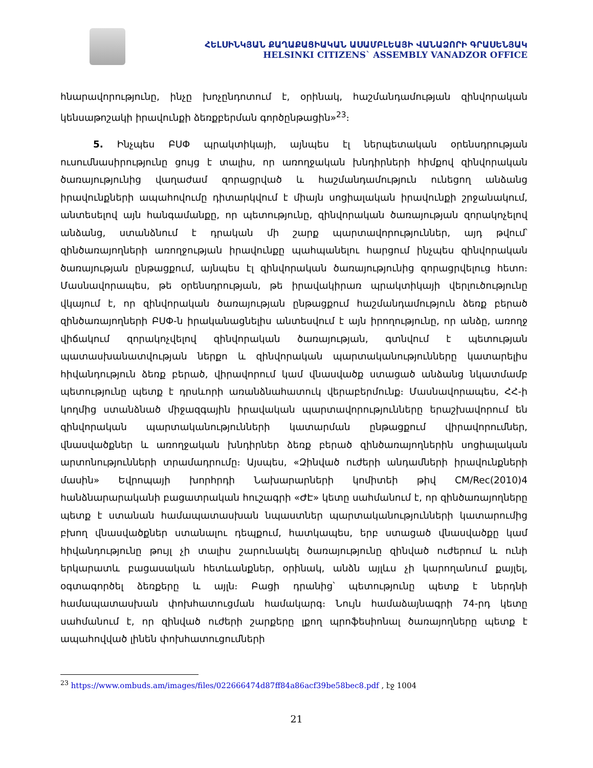ՀԵԼՍԻՆԿՅԱՆ ՔԱՂԱՔԱՑԻԱԿԱՆ ԱՍԱՄԲԼԵԱՅԻ ՎԱՆԱՁՈՐԻ ԳՐԱՍԵՆՅԱԿ
HELSINKI CITIZENS` ASSEMBLY VANADZOR OFFICE
հնարավորությունը, ինչը խոչընդոտում է, օրինակ, հաշմանդամության զինվորական կենսաթոշակի իրավունքի ձեռքբերման գործընթացին»<sup>23</sup>։
5. Ինչպես ԲՍՓ պրակտիկայի, այնպես էլ ներպետական օրենսդրության ուսումնասիրությունը ցույց է տալիս, որ առողջական խնդիրների հիմքով զինվորական ծառայությունից վաղաժամ զորացրված և հաշմանդամություն ունեցող անձանց իրավունքների ապահովումը դիտարկվում է միայն սոցիալական իրավունքի շրջանակում, անտեսելով այն հանգամանքը, որ պետությունը, զինվորական ծառայության զորակոչելով անձանց, ստանձնում է դրական մի շարք պարտավորություններ, այդ թվում՝ զինծառայողների առողջության իրավունքը պահպանելու հարցում ինչպես զինվորական ծառայության ընթացքում, այնպես էլ զինվորական ծառայությունից զորացրվելուց հետո։ Մասնավորապես, թե օրենսդրության, թե իրավակիրառ պրակտիկայի վերլուծությունը վկայում է, որ զինվորական ծառայության ընթացքում հաշմանդամություն ձեռք բերած զինծառայողների ԲՍՓ-ն իրականացնելիս անտեսվում է այն իրողությունը, որ անձը, առողջ վիճակում զորակոչվելով զինվորական ծառայության, գտնվում է պետության պատասխանատվության ներքո և զինվորական պարտականությունները կատարելիս հիվանդություն ձեռք բերած, վիրավորում կամ վնասվածք ստացած անձանց նկատմամբ պետությունը պետք է դրսևորի առանձնահատուկ վերաբերմունք։ Մասնավորապես, ՀՀ-ի կողմից ստանձնած միջազգային իրավական պարտավորությունները երաշխավորում են զինվորական պարտականությունների կատարման ընթացքում վիրավորումներ, վնասվածքներ և առողջական խնդիրներ ձեռք բերած զինծառայողներին սոցիալական արտոնությունների տրամադրումը։ Այսպես, «Զինված ուժերի անդամների իրավունքների մասին» Եվրոպայի խորհրդի Նախարարների կոմիտեի թիվ CM/Rec(2010)4 հանձնարարականի բացատրական հուշագրի «ԺԷ» կետը սահմանում է, որ զինծառայողները պետք է ստանան համապատասխան նպաստներ պարտականությունների կատարումից բխող վնասվածքներ ստանալու դեպքում, հատկապես, երբ ստացած վնասվածքը կամ հիվանդությունը թույլ չի տալիս շարունակել ծառայությունը զինված ուժերում և ունի երկարատև բացասական հետևանքներ, օրինակ, անձն այլևս չի կարողանում քայլել, օգտագործել ձեռքերը և այլն։ Բացի դրանից՝ պետությունը պետք է ներդնի համապատասխան փոխհատուցման համակարգ։ Նույն համաձայնագրի 74-րդ կետը սահմանում է, որ զինված ուժերի շարքերը լքող պրոֆեսիոնալ ծառայողները պետք է ապահովված լինեն փոխհատուցումների
<sup>23</sup> https://www.ombuds.am/images/files/022666474d87ff84a86acf39be58bec8.pdf , էջ 1004
21